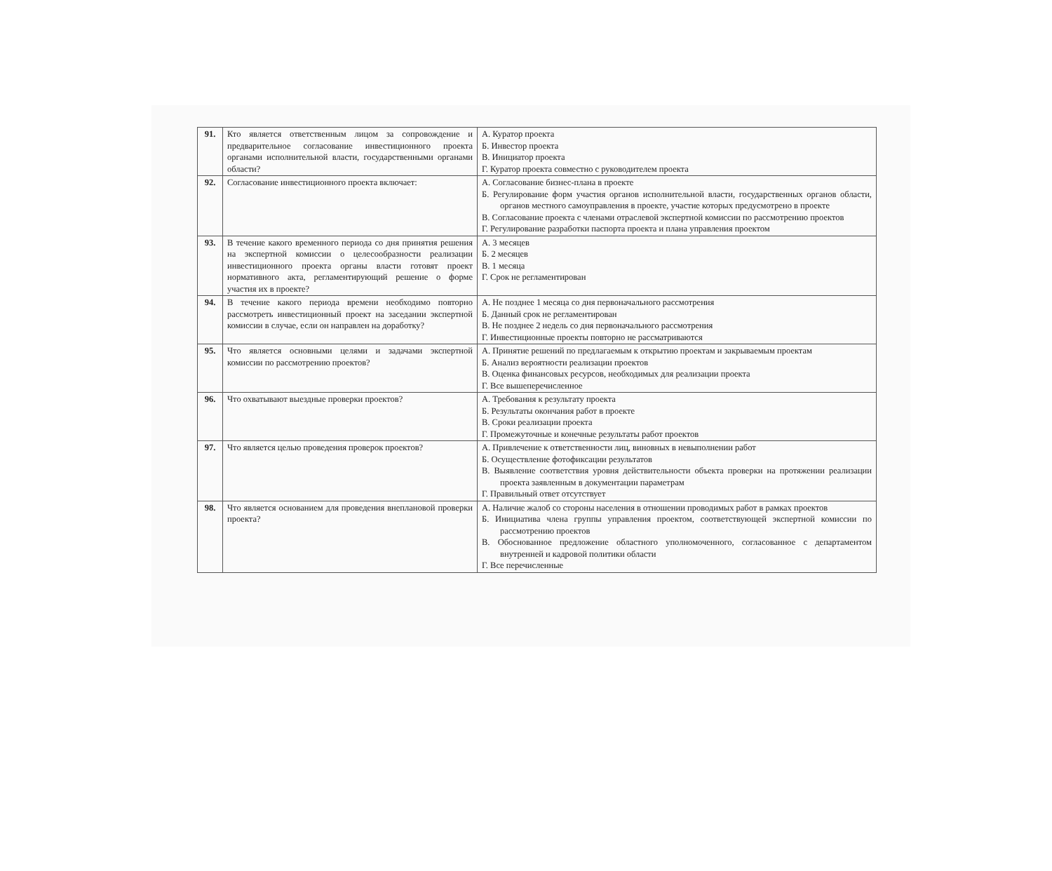| 91. | Кто является ответственным лицом за сопровождение и предварительное согласование инвестиционного проекта органами исполнительной власти, государственными органами области? | А. Куратор проекта Б. Инвестор проекта В. Инициатор проекта Г. Куратор проекта совместно с руководителем проекта |
| 92. | Согласование инвестиционного проекта включает: | А. Согласование бизнес-плана в проекте Б. Регулирование форм участия органов исполнительной власти, государственных органов области, органов местного самоуправления в проекте, участие которых предусмотрено в проекте В. Согласование проекта с членами отраслевой экспертной комиссии по рассмотрению проектов Г. Регулирование разработки паспорта проекта и плана управления проектом |
| 93. | В течение какого временного периода со дня принятия решения на экспертной комиссии о целесообразности реализации инвестиционного проекта органы власти готовят проект нормативного акта, регламентирующий решение о форме участия их в проекте? | А. 3 месяцев Б. 2 месяцев В. 1 месяца Г. Срок не регламентирован |
| 94. | В течение какого периода времени необходимо повторно рассмотреть инвестиционный проект на заседании экспертной комиссии в случае, если он направлен на доработку? | А. Не позднее 1 месяца со дня первоначального рассмотрения Б. Данный срок не регламентирован В. Не позднее 2 недель со дня первоначального рассмотрения Г. Инвестиционные проекты повторно не рассматриваются |
| 95. | Что является основными целями и задачами экспертной комиссии по рассмотрению проектов? | А. Принятие решений по предлагаемым к открытию проектам и закрываемым проектам Б. Анализ вероятности реализации проектов В. Оценка финансовых ресурсов, необходимых для реализации проекта Г. Все вышеперечисленное |
| 96. | Что охватывают выездные проверки проектов? | А. Требования к результату проекта Б. Результаты окончания работ в проекте В. Сроки реализации проекта Г. Промежуточные и конечные результаты работ проектов |
| 97. | Что является целью проведения проверок проектов? | А. Привлечение к ответственности лиц, виновных в невыполнении работ Б. Осуществление фотофиксации результатов В. Выявление соответствия уровня действительности объекта проверки на протяжении реализации проекта заявленным в документации параметрам Г. Правильный ответ отсутствует |
| 98. | Что является основанием для проведения внеплановой проверки проекта? | А. Наличие жалоб со стороны населения в отношении проводимых работ в рамках проектов Б. Инициатива члена группы управления проектом, соответствующей экспертной комиссии по рассмотрению проектов В. Обоснованное предложение областного уполномоченного, согласованное с департаментом внутренней и кадровой политики области Г. Все перечисленные |